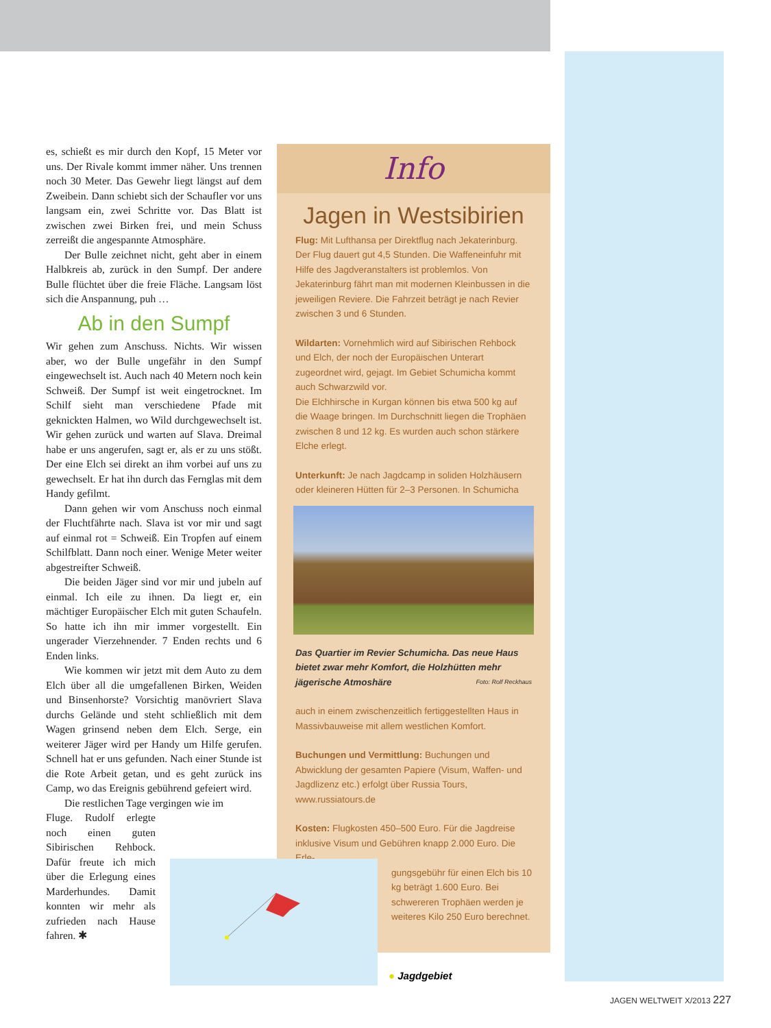es, schießt es mir durch den Kopf, 15 Meter vor uns. Der Rivale kommt immer näher. Uns trennen noch 30 Meter. Das Gewehr liegt längst auf dem Zweibein. Dann schiebt sich der Schaufler vor uns langsam ein, zwei Schritte vor. Das Blatt ist zwischen zwei Birken frei, und mein Schuss zerreißt die angespannte Atmosphäre.
Der Bulle zeichnet nicht, geht aber in einem Halbkreis ab, zurück in den Sumpf. Der andere Bulle flüchtet über die freie Fläche. Langsam löst sich die Anspannung, puh …
Ab in den Sumpf
Wir gehen zum Anschuss. Nichts. Wir wissen aber, wo der Bulle ungefähr in den Sumpf eingewechselt ist. Auch nach 40 Metern noch kein Schweiß. Der Sumpf ist weit eingetrocknet. Im Schilf sieht man verschiedene Pfade mit geknickten Halmen, wo Wild durchgewechselt ist. Wir gehen zurück und warten auf Slava. Dreimal habe er uns angerufen, sagt er, als er zu uns stößt. Der eine Elch sei direkt an ihm vorbei auf uns zu gewechselt. Er hat ihn durch das Fernglas mit dem Handy gefilmt.
Dann gehen wir vom Anschuss noch einmal der Fluchtfährte nach. Slava ist vor mir und sagt auf einmal rot = Schweiß. Ein Tropfen auf einem Schilfblatt. Dann noch einer. Wenige Meter weiter abgestreifter Schweiß.
Die beiden Jäger sind vor mir und jubeln auf einmal. Ich eile zu ihnen. Da liegt er, ein mächtiger Europäischer Elch mit guten Schaufeln. So hatte ich ihn mir immer vorgestellt. Ein ungerader Vierzehnender. 7 Enden rechts und 6 Enden links.
Wie kommen wir jetzt mit dem Auto zu dem Elch über all die umgefallenen Birken, Weiden und Binsenhorste? Vorsichtig manövriert Slava durchs Gelände und steht schließlich mit dem Wagen grinsend neben dem Elch. Serge, ein weiterer Jäger wird per Handy um Hilfe gerufen. Schnell hat er uns gefunden. Nach einer Stunde ist die Rote Arbeit getan, und es geht zurück ins Camp, wo das Ereignis gebührend gefeiert wird.
Die restlichen Tage vergingen wie im
Fluge. Rudolf erlegte noch einen guten Sibirischen Rehbock. Dafür freute ich mich über die Erlegung eines Marderhundes. Damit konnten wir mehr als zufrieden nach Hause fahren. ✱
Info
Jagen in Westsibirien
Flug: Mit Lufthansa per Direktflug nach Jekaterinburg. Der Flug dauert gut 4,5 Stunden. Die Waffeneinfuhr mit Hilfe des Jagdveranstalters ist problemlos. Von Jekaterinburg fährt man mit modernen Kleinbussen in die jeweiligen Reviere. Die Fahrzeit beträgt je nach Revier zwischen 3 und 6 Stunden.
Wildarten: Vornehmlich wird auf Sibirischen Rehbock und Elch, der noch der Europäischen Unterart zugeordnet wird, gejagt. Im Gebiet Schumicha kommt auch Schwarzwild vor.
Die Elchhirsche in Kurgan können bis etwa 500 kg auf die Waage bringen. Im Durchschnitt liegen die Trophäen zwischen 8 und 12 kg. Es wurden auch schon stärkere Elche erlegt.
Unterkunft: Je nach Jagdcamp in soliden Holzhäusern oder kleineren Hütten für 2–3 Personen. In Schumicha
Das Quartier im Revier Schumicha. Das neue Haus bietet zwar mehr Komfort, die Holzhütten mehr jägerische Atmoshäre Foto: Rolf Reckhaus
auch in einem zwischenzeitlich fertiggestellten Haus in Massivbauweise mit allem westlichen Komfort.
Buchungen und Vermittlung: Buchungen und Abwicklung der gesamten Papiere (Visum, Waffen- und Jagdlizenz etc.) erfolgt über Russia Tours, www.russiatours.de
Kosten: Flugkosten 450–500 Euro. Für die Jagdreise inklusive Visum und Gebühren knapp 2.000 Euro. Die Erle-
gungsgebühr für einen Elch bis 10 kg beträgt 1.600 Euro. Bei schwereren Trophäen werden je weiteres Kilo 250 Euro berechnet.
● Jagdgebiet
JAGEN WELTWEIT X/2013 227